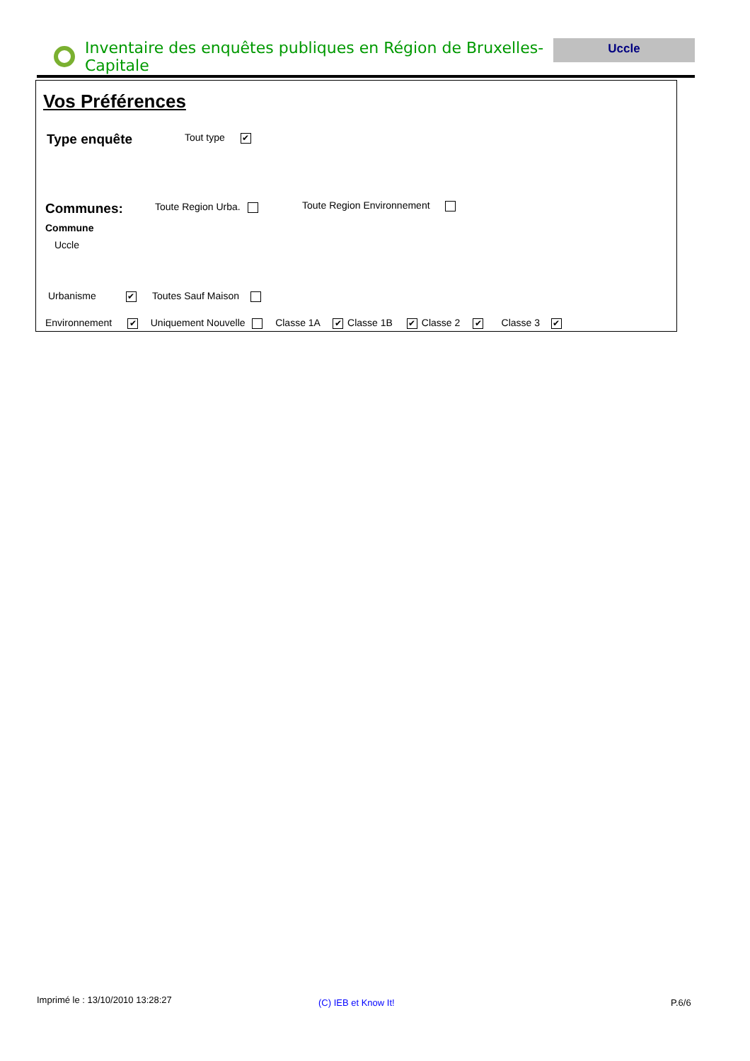Inventaire des enquêtes publiques en Région de Bruxelles-Capitale
Uccle
Vos Préférences
Type enquête Tout type ✔
Communes: Toute Region Urba. Toute Region Environnement
Commune
Uccle
Urbanisme ✔ Toutes Sauf Maison
Environnement ✔ Uniquement Nouvelle Classe 1A ✔ Classe 1B ✔ Classe 2 ✔ Classe 3 ✔
Imprimé le : 13/10/2010 13:28:27
(C) IEB et Know It! P.6/6